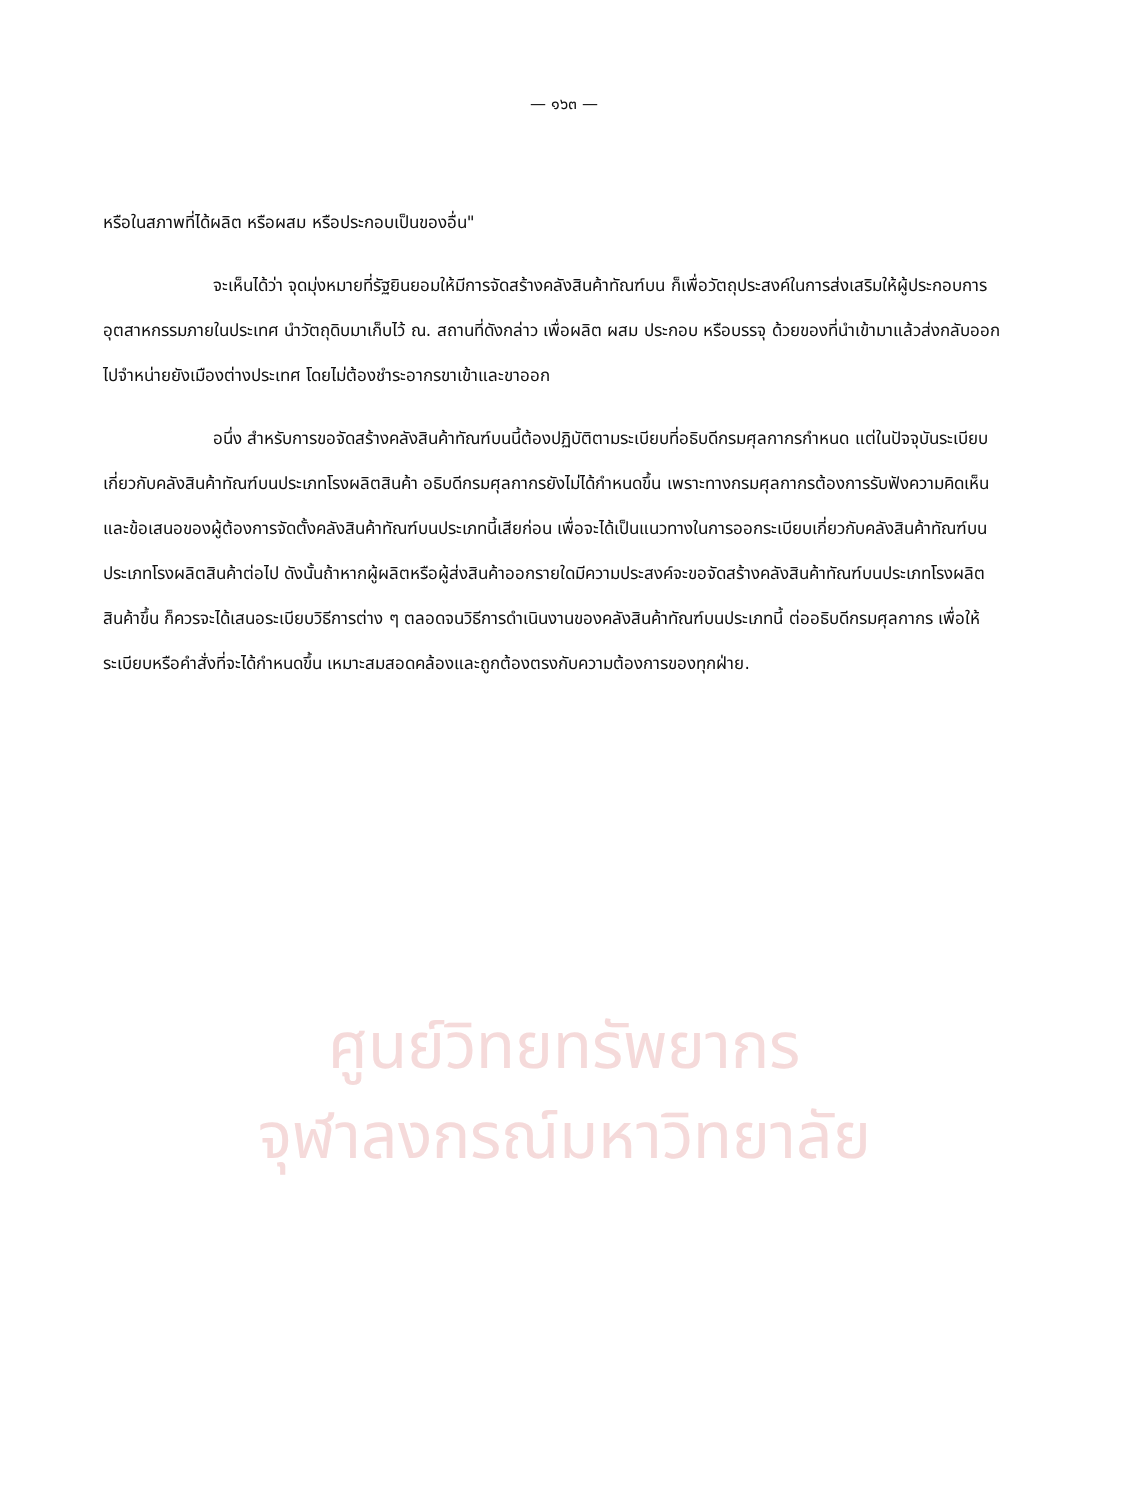— ๑๖๓ —
หรือในสภาพที่ได้ผลิต หรือผสม หรือประกอบเป็นของอื่น"
จะเห็นได้ว่า จุดมุ่งหมายที่รัฐยินยอมให้มีการจัดสร้างคลังสินค้าทัณฑ์บน ก็เพื่อวัตถุประสงค์ในการส่งเสริมให้ผู้ประกอบการอุตสาหกรรมภายในประเทศ นำวัตถุดิบมาเก็บไว้ ณ. สถานที่ดังกล่าว เพื่อผลิต ผสม ประกอบ หรือบรรจุ ด้วยของที่นำเข้ามาแล้วส่งกลับออกไปจำหน่ายยังเมืองต่างประเทศ โดยไม่ต้องชำระอากรขาเข้าและขาออก
อนึ่ง สำหรับการขอจัดสร้างคลังสินค้าทัณฑ์บนนี้ต้องปฏิบัติตามระเบียบที่อธิบดีกรมศุลกากรกำหนด แต่ในปัจจุบันระเบียบเกี่ยวกับคลังสินค้าทัณฑ์บนประเภทโรงผลิตสินค้า อธิบดีกรมศุลกากรยังไม่ได้กำหนดขึ้น เพราะทางกรมศุลกากรต้องการรับฟังความคิดเห็นและข้อเสนอของผู้ต้องการจัดตั้งคลังสินค้าทัณฑ์บนประเภทนี้เสียก่อน เพื่อจะได้เป็นแนวทางในการออกระเบียบเกี่ยวกับคลังสินค้าทัณฑ์บนประเภทโรงผลิตสินค้าต่อไป ดังนั้นถ้าหากผู้ผลิตหรือผู้ส่งสินค้าออกรายใดมีความประสงค์จะขอจัดสร้างคลังสินค้าทัณฑ์บนประเภทโรงผลิตสินค้าขึ้น ก็ควรจะได้เสนอระเบียบวิธีการต่าง ๆ ตลอดจนวิธีการดำเนินงานของคลังสินค้าทัณฑ์บนประเภทนี้ ต่ออธิบดีกรมศุลกากร เพื่อให้ระเบียบหรือคำสั่งที่จะได้กำหนดขึ้น เหมาะสมสอดคล้องและถูกต้องตรงกับความต้องการของทุกฝ่าย.
ศูนย์วิทยทรัพยากร
จุฬาลงกรณ์มหาวิทยาลัย